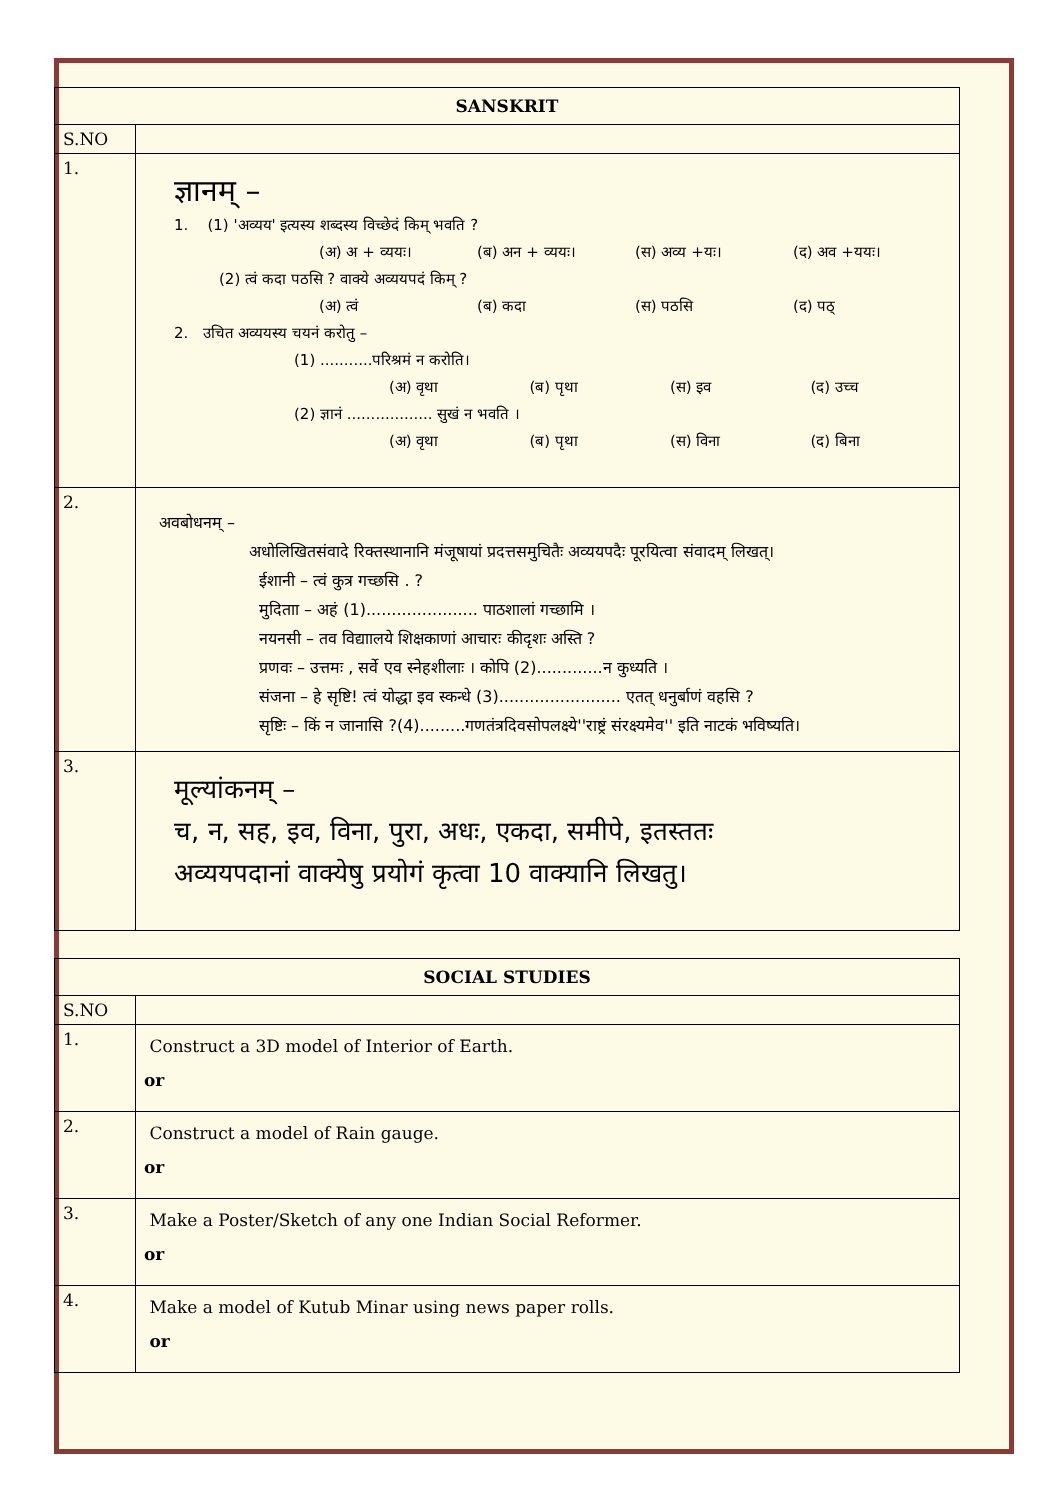| SANSKRIT | |
| --- | --- |
| S.NO | |
| 1. | ज्ञानम् – 1. (1) 'अव्यय' इत्यस्य शब्दस्य विच्छेदं किम् भवति ? (अ) अ + व्ययः। (ब) अन + व्ययः। (स) अव्य +यः। (द) अव +ययः। (2) त्वं कदा पठसि ? वाक्ये अव्ययपदं किम् ? (अ) त्वं (ब) कदा (स) पठसि (द) पठ् 2. उचित अव्ययस्य चयनं करोतु – (1) ...........परिश्रमं न करोति। (अ) वृथा (ब) पृथा (स) इव (द) उच्च (2) ज्ञानं .................. सुखं न भवति । (अ) वृथा (ब) पृथा (स) विना (द) बिना |
| 2. | अवबोधनम् – अधोलिखितसंवादे रिक्तस्थानानि मंजूषायां प्रदत्तसमुचितैः अव्ययपदैः पूरयित्वा संवादम् लिखत्। ईशानी – त्वं कुत्र गच्छसि . ? मुदिताा – अहं (1)...................... पाठशालां गच्छामि । नयनसी – तव विद्याालये शिक्षकाणां आचारः कीदृशः अस्ति ? प्रणवः – उत्तमः , सर्वे एव स्नेहशीलाः । कोपि (2).............न कुध्यति । संजना – हे सृष्टि! त्वं योद्धा इव स्कन्धे (3)........................ एतत् धनुर्बाणं वहसि ? सृष्टिः – किं न जानासि ?(4).........गणतंत्रदिवसोपलक्ष्ये''राष्ट्रं संरक्ष्यमेव'' इति नाटकं भविष्यति। |
| 3. | मूल्यांकनम् – च, न, सह, इव, विना, पुरा, अधः, एकदा, समीपे, इतस्ततः अव्ययपदानां वाक्येषु प्रयोगं कृत्वा 10 वाक्यानि लिखतु। |
| SOCIAL STUDIES | |
| --- | --- |
| S.NO | |
| 1. | Construct a 3D model of Interior of Earth. or |
| 2. | Construct a model of Rain gauge. or |
| 3. | Make a Poster/Sketch of any one Indian Social Reformer. or |
| 4. | Make a model of Kutub Minar using news paper rolls. or |